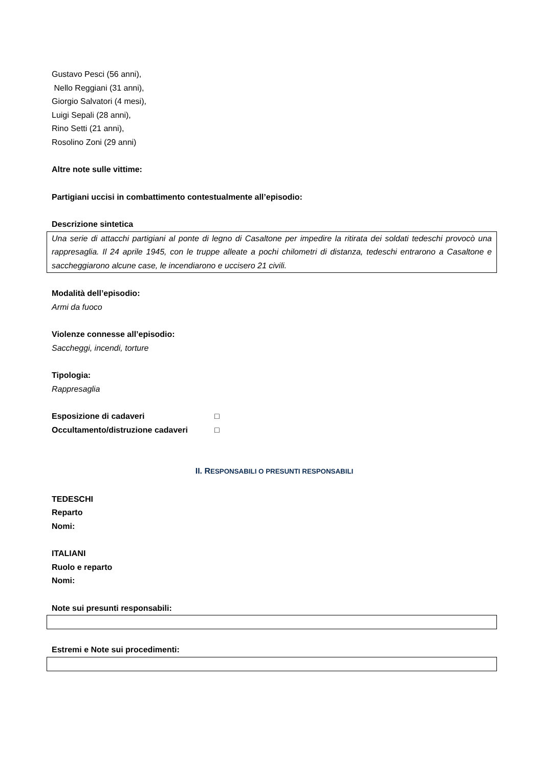Gustavo Pesci (56 anni),
Nello Reggiani (31 anni),
Giorgio Salvatori (4 mesi),
Luigi Sepali (28 anni),
Rino Setti (21 anni),
Rosolino Zoni (29 anni)
Altre note sulle vittime:
Partigiani uccisi in combattimento contestualmente all’episodio:
Descrizione sintetica
Una serie di attacchi partigiani al ponte di legno di Casaltone per impedire la ritirata dei soldati tedeschi provocò una rappresaglia. Il 24 aprile 1945, con le truppe alleate a pochi chilometri di distanza, tedeschi entrarono a Casaltone e saccheggiarono alcune case, le incendiarono e uccisero 21 civili.
Modalità dell’episodio:
Armi da fuoco
Violenze connesse all’episodio:
Saccheggi, incendi, torture
Tipologia:
Rappresaglia
Esposizione di cadaveri □
Occultamento/distruzione cadaveri □
II. RESPONSABILI O PRESUNTI RESPONSABILI
TEDESCHI
Reparto
Nomi:
ITALIANI
Ruolo e reparto
Nomi:
Note sui presunti responsabili:
Estremi e Note sui procedimenti: